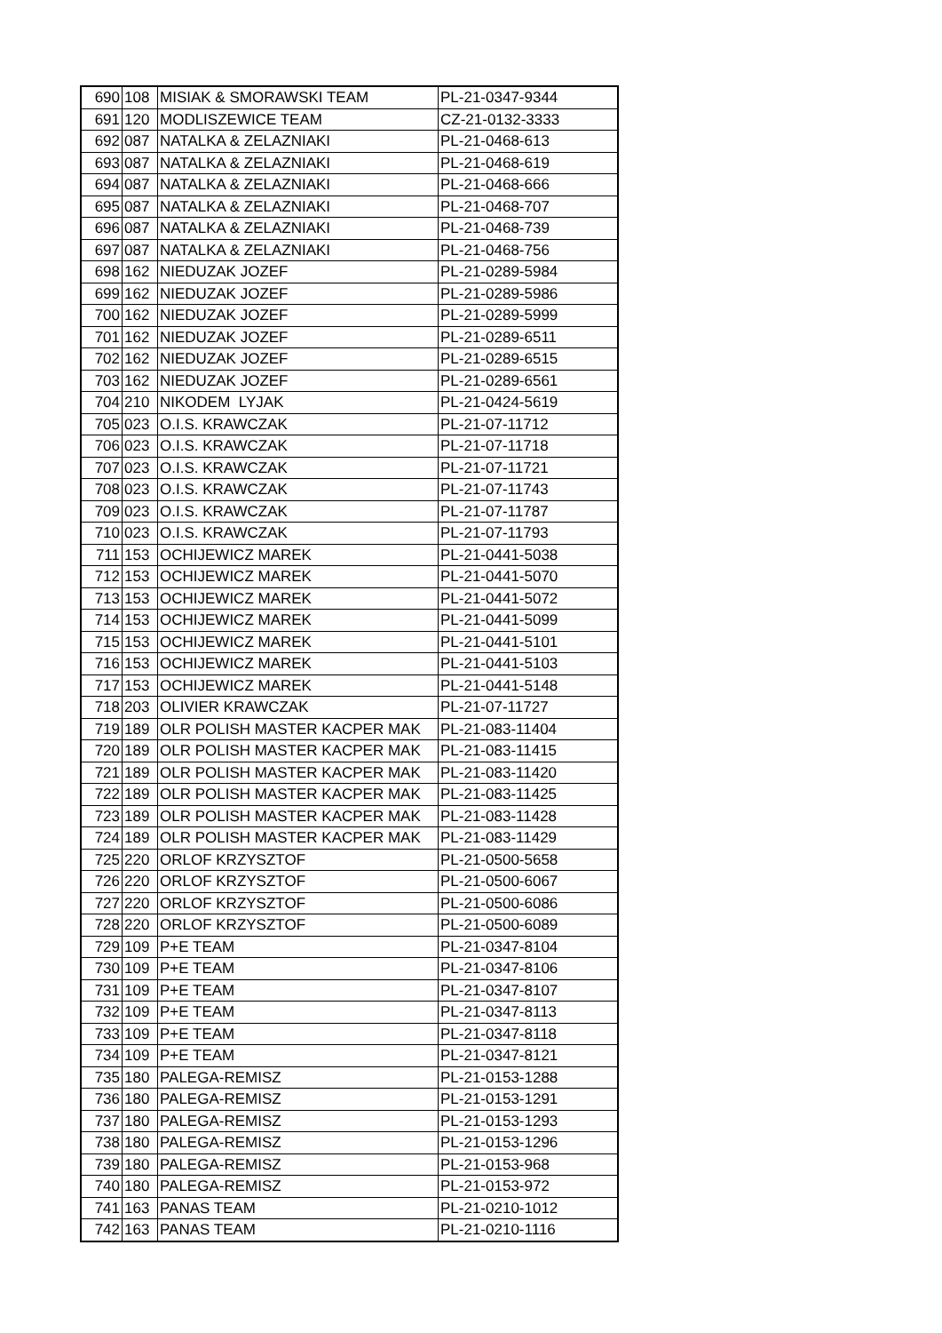| 690 | 108 | MISIAK & SMORAWSKI TEAM | PL-21-0347-9344 |
| 691 | 120 | MODLISZEWICE TEAM | CZ-21-0132-3333 |
| 692 | 087 | NATALKA & ZELAZNIAKI | PL-21-0468-613 |
| 693 | 087 | NATALKA & ZELAZNIAKI | PL-21-0468-619 |
| 694 | 087 | NATALKA & ZELAZNIAKI | PL-21-0468-666 |
| 695 | 087 | NATALKA & ZELAZNIAKI | PL-21-0468-707 |
| 696 | 087 | NATALKA & ZELAZNIAKI | PL-21-0468-739 |
| 697 | 087 | NATALKA & ZELAZNIAKI | PL-21-0468-756 |
| 698 | 162 | NIEDUZAK JOZEF | PL-21-0289-5984 |
| 699 | 162 | NIEDUZAK JOZEF | PL-21-0289-5986 |
| 700 | 162 | NIEDUZAK JOZEF | PL-21-0289-5999 |
| 701 | 162 | NIEDUZAK JOZEF | PL-21-0289-6511 |
| 702 | 162 | NIEDUZAK JOZEF | PL-21-0289-6515 |
| 703 | 162 | NIEDUZAK JOZEF | PL-21-0289-6561 |
| 704 | 210 | NIKODEM LYJAK | PL-21-0424-5619 |
| 705 | 023 | O.I.S. KRAWCZAK | PL-21-07-11712 |
| 706 | 023 | O.I.S. KRAWCZAK | PL-21-07-11718 |
| 707 | 023 | O.I.S. KRAWCZAK | PL-21-07-11721 |
| 708 | 023 | O.I.S. KRAWCZAK | PL-21-07-11743 |
| 709 | 023 | O.I.S. KRAWCZAK | PL-21-07-11787 |
| 710 | 023 | O.I.S. KRAWCZAK | PL-21-07-11793 |
| 711 | 153 | OCHIJEWICZ MAREK | PL-21-0441-5038 |
| 712 | 153 | OCHIJEWICZ MAREK | PL-21-0441-5070 |
| 713 | 153 | OCHIJEWICZ MAREK | PL-21-0441-5072 |
| 714 | 153 | OCHIJEWICZ MAREK | PL-21-0441-5099 |
| 715 | 153 | OCHIJEWICZ MAREK | PL-21-0441-5101 |
| 716 | 153 | OCHIJEWICZ MAREK | PL-21-0441-5103 |
| 717 | 153 | OCHIJEWICZ MAREK | PL-21-0441-5148 |
| 718 | 203 | OLIVIER KRAWCZAK | PL-21-07-11727 |
| 719 | 189 | OLR POLISH MASTER KACPER MAK | PL-21-083-11404 |
| 720 | 189 | OLR POLISH MASTER KACPER MAK | PL-21-083-11415 |
| 721 | 189 | OLR POLISH MASTER KACPER MAK | PL-21-083-11420 |
| 722 | 189 | OLR POLISH MASTER KACPER MAK | PL-21-083-11425 |
| 723 | 189 | OLR POLISH MASTER KACPER MAK | PL-21-083-11428 |
| 724 | 189 | OLR POLISH MASTER KACPER MAK | PL-21-083-11429 |
| 725 | 220 | ORLOF KRZYSZTOF | PL-21-0500-5658 |
| 726 | 220 | ORLOF KRZYSZTOF | PL-21-0500-6067 |
| 727 | 220 | ORLOF KRZYSZTOF | PL-21-0500-6086 |
| 728 | 220 | ORLOF KRZYSZTOF | PL-21-0500-6089 |
| 729 | 109 | P+E TEAM | PL-21-0347-8104 |
| 730 | 109 | P+E TEAM | PL-21-0347-8106 |
| 731 | 109 | P+E TEAM | PL-21-0347-8107 |
| 732 | 109 | P+E TEAM | PL-21-0347-8113 |
| 733 | 109 | P+E TEAM | PL-21-0347-8118 |
| 734 | 109 | P+E TEAM | PL-21-0347-8121 |
| 735 | 180 | PALEGA-REMISZ | PL-21-0153-1288 |
| 736 | 180 | PALEGA-REMISZ | PL-21-0153-1291 |
| 737 | 180 | PALEGA-REMISZ | PL-21-0153-1293 |
| 738 | 180 | PALEGA-REMISZ | PL-21-0153-1296 |
| 739 | 180 | PALEGA-REMISZ | PL-21-0153-968 |
| 740 | 180 | PALEGA-REMISZ | PL-21-0153-972 |
| 741 | 163 | PANAS TEAM | PL-21-0210-1012 |
| 742 | 163 | PANAS TEAM | PL-21-0210-1116 |